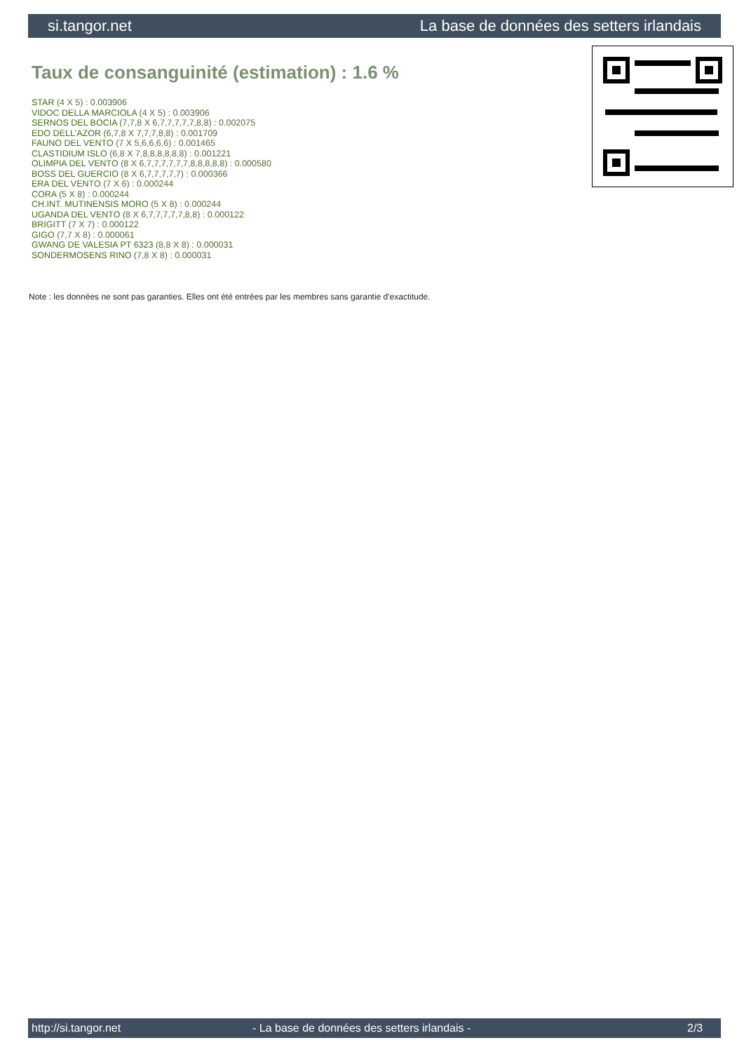si.tangor.net La base de données des setters irlandais
Taux de consanguinité (estimation) : 1.6 %
STAR (4 X 5) : 0.003906
VIDOC DELLA MARCIOLA (4 X 5) : 0.003906
SERNOS DEL BOCIA (7,7,8 X 6,7,7,7,7,7,8,8) : 0.002075
EDO DELL'AZOR (6,7,8 X 7,7,7,8,8) : 0.001709
FAUNO DEL VENTO (7 X 5,6,6,6,6) : 0.001465
CLASTIDIUM ISLO (6,8 X 7,8,8,8,8,8,8) : 0.001221
OLIMPIA DEL VENTO (8 X 6,7,7,7,7,7,7,8,8,8,8,8) : 0.000580
BOSS DEL GUERCIO (8 X 6,7,7,7,7,7) : 0.000366
ERA DEL VENTO (7 X 6) : 0.000244
CORA (5 X 8) : 0.000244
CH.INT. MUTINENSIS MORO (5 X 8) : 0.000244
UGANDA DEL VENTO (8 X 6,7,7,7,7,7,8,8) : 0.000122
BRIGITT (7 X 7) : 0.000122
GIGO (7,7 X 8) : 0.000061
GWANG DE VALESIA PT 6323 (8,8 X 8) : 0.000031
SONDERMOSENS RINO (7,8 X 8) : 0.000031
Note : les données ne sont pas garanties. Elles ont été entrées par les membres sans garantie d'exactitude.
http://si.tangor.net - La base de données des setters irlandais - 2/3